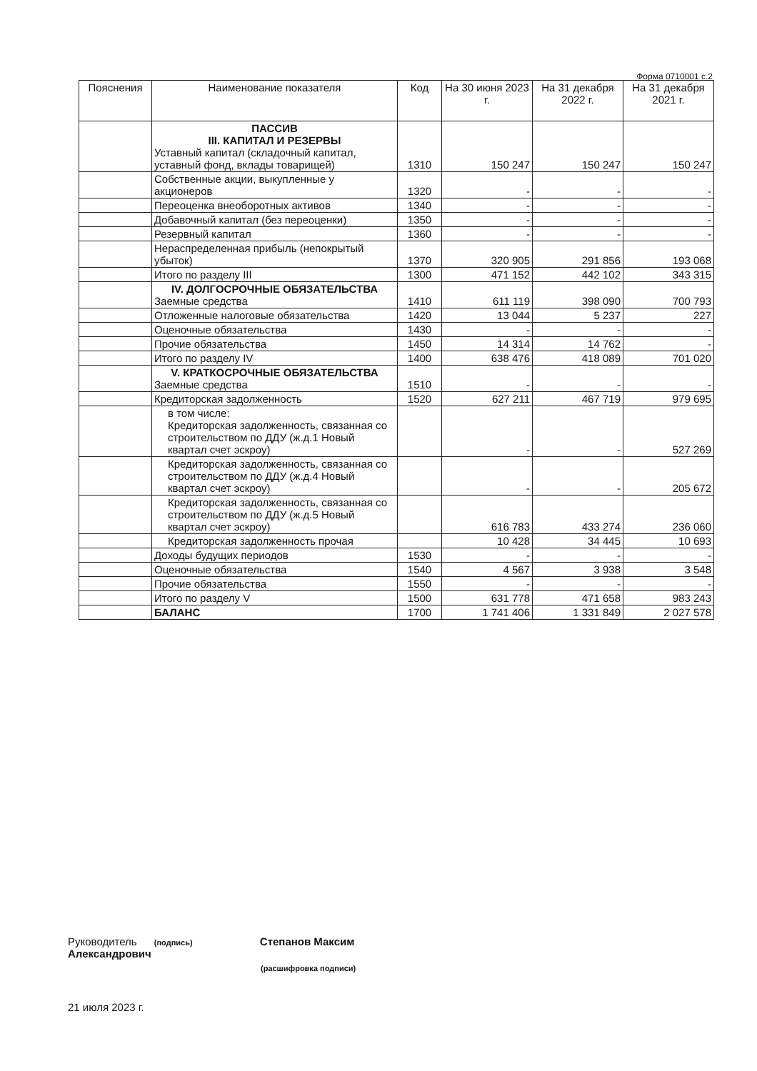Форма 0710001 с.2
| Пояснения | Наименование показателя | Код | На 30 июня 2023 г. | На 31 декабря 2022 г. | На 31 декабря 2021 г. |
| --- | --- | --- | --- | --- | --- |
| | ПАССИВ III. КАПИТАЛ И РЕЗЕРВЫ Уставный капитал (складочный капитал, уставный фонд, вклады товарищей) | 1310 | 150 247 | 150 247 | 150 247 |
| | Собственные акции, выкупленные у акционеров | 1320 | - | - | - |
| | Переоценка внеоборотных активов | 1340 | - | - | - |
| | Добавочный капитал (без переоценки) | 1350 | - | - | - |
| | Резервный капитал | 1360 | - | - | - |
| | Нераспределенная прибыль (непокрытый убыток) | 1370 | 320 905 | 291 856 | 193 068 |
| | Итого по разделу III | 1300 | 471 152 | 442 102 | 343 315 |
| | IV. ДОЛГОСРОЧНЫЕ ОБЯЗАТЕЛЬСТВА Заемные средства | 1410 | 611 119 | 398 090 | 700 793 |
| | Отложенные налоговые обязательства | 1420 | 13 044 | 5 237 | 227 |
| | Оценочные обязательства | 1430 | - | - | - |
| | Прочие обязательства | 1450 | 14 314 | 14 762 | - |
| | Итого по разделу IV | 1400 | 638 476 | 418 089 | 701 020 |
| | V. КРАТКОСРОЧНЫЕ ОБЯЗАТЕЛЬСТВА Заемные средства | 1510 | - | - | - |
| | Кредиторская задолженность | 1520 | 627 211 | 467 719 | 979 695 |
| | в том числе: Кредиторская задолженность, связанная со строительством по ДДУ (ж.д.1 Новый квартал счет эскроу) | | - | - | 527 269 |
| | Кредиторская задолженность, связанная со строительством по ДДУ (ж.д.4 Новый квартал счет эскроу) | | - | - | 205 672 |
| | Кредиторская задолженность, связанная со строительством по ДДУ (ж.д.5 Новый квартал счет эскроу) | | 616 783 | 433 274 | 236 060 |
| | Кредиторская задолженность прочая | | 10 428 | 34 445 | 10 693 |
| | Доходы будущих периодов | 1530 | - | - | - |
| | Оценочные обязательства | 1540 | 4 567 | 3 938 | 3 548 |
| | Прочие обязательства | 1550 | - | - | - |
| | Итого по разделу V | 1500 | 631 778 | 471 658 | 983 243 |
| | БАЛАНС | 1700 | 1 741 406 | 1 331 849 | 2 027 578 |
Руководитель (подпись) Степанов Максим Александрович
(расшифровка подписи)
21 июля 2023 г.